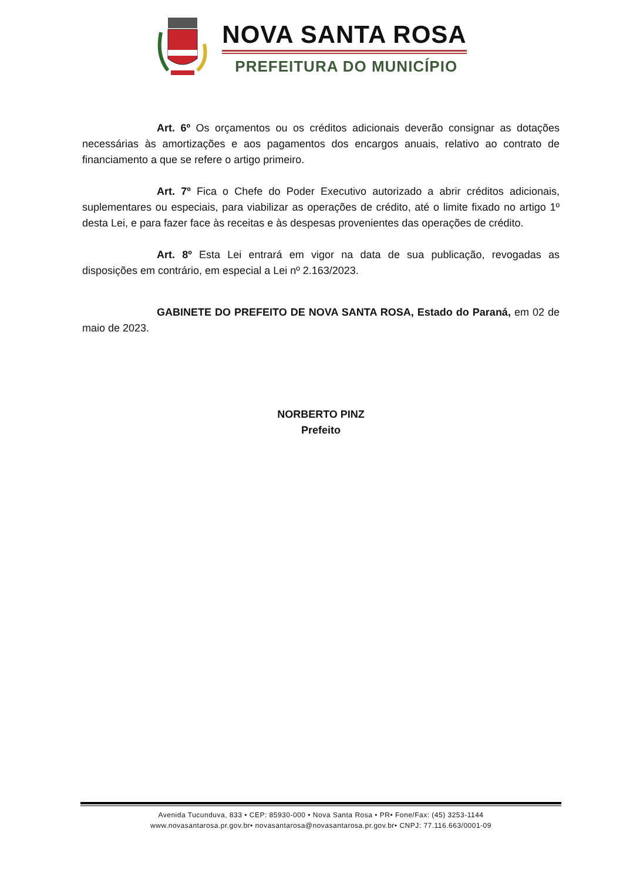NOVA SANTA ROSA
PREFEITURA DO MUNICÍPIO
Art. 6º Os orçamentos ou os créditos adicionais deverão consignar as dotações necessárias às amortizações e aos pagamentos dos encargos anuais, relativo ao contrato de financiamento a que se refere o artigo primeiro.
Art. 7º Fica o Chefe do Poder Executivo autorizado a abrir créditos adicionais, suplementares ou especiais, para viabilizar as operações de crédito, até o limite fixado no artigo 1º desta Lei, e para fazer face às receitas e às despesas provenientes das operações de crédito.
Art. 8º Esta Lei entrará em vigor na data de sua publicação, revogadas as disposições em contrário, em especial a Lei nº 2.163/2023.
GABINETE DO PREFEITO DE NOVA SANTA ROSA, Estado do Paraná, em 02 de maio de 2023.
NORBERTO PINZ
Prefeito
Avenida Tucunduva, 833 • CEP: 85930-000 • Nova Santa Rosa • PR• Fone/Fax: (45) 3253-1144
www.novasantarosa.pr.gov.br• novasantarosa@novasantarosa.pr.gov.br• CNPJ: 77.116.663/0001-09